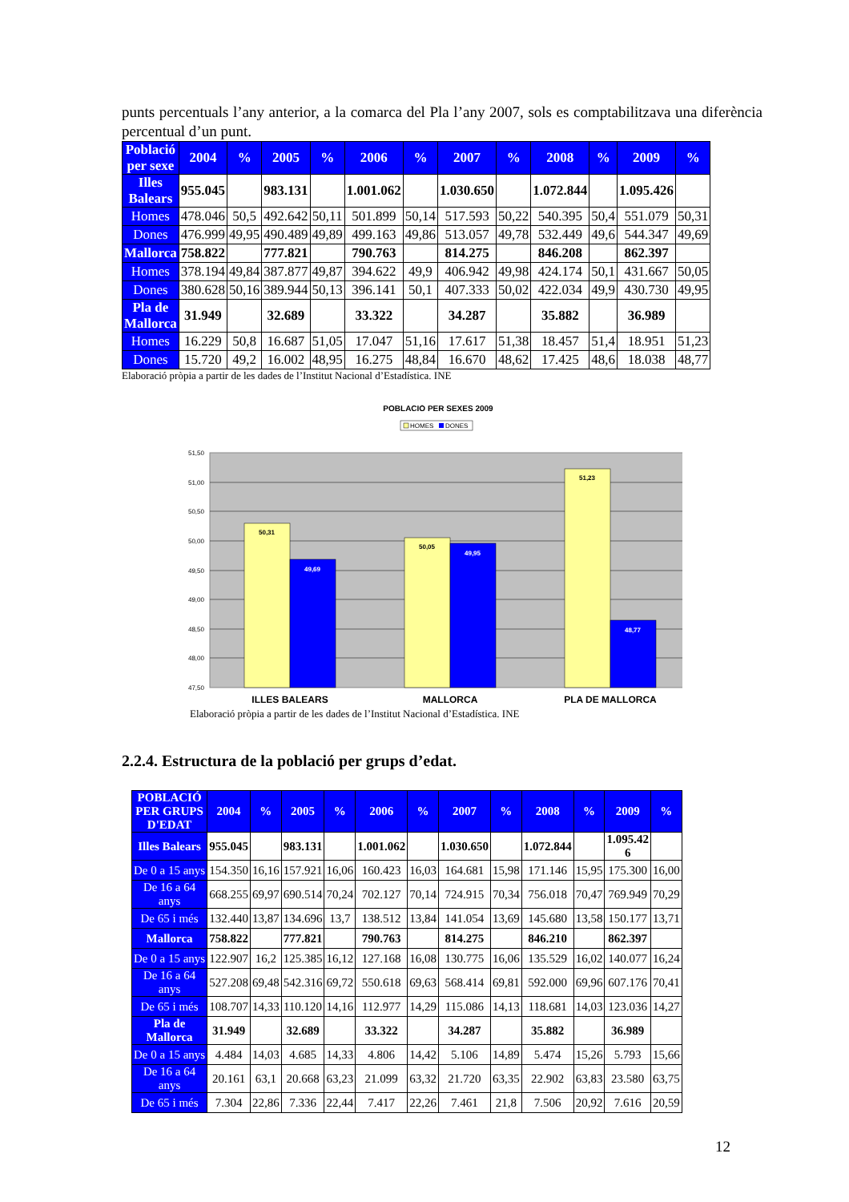punts percentuals l’any anterior, a la comarca del Pla l’any 2007, sols es comptabilitzava una diferència percentual d’un punt.
| Població per sexe | 2004 | % | 2005 | % | 2006 | % | 2007 | % | 2008 | % | 2009 | % |
| --- | --- | --- | --- | --- | --- | --- | --- | --- | --- | --- | --- | --- |
| Illes Balears | 955.045 | | 983.131 | | 1.001.062 | | 1.030.650 | | 1.072.844 | | 1.095.426 | |
| Homes | 478.046 | 50,5 | 492.642 | 50,11 | 501.899 | 50,14 | 517.593 | 50,22 | 540.395 | 50,4 | 551.079 | 50,31 |
| Dones | 476.999 | 49,95 | 490.489 | 49,89 | 499.163 | 49,86 | 513.057 | 49,78 | 532.449 | 49,6 | 544.347 | 49,69 |
| Mallorca | 758.822 | | 777.821 | | 790.763 | | 814.275 | | 846.208 | | 862.397 | |
| Homes | 378.194 | 49,84 | 387.877 | 49,87 | 394.622 | 49,9 | 406.942 | 49,98 | 424.174 | 50,1 | 431.667 | 50,05 |
| Dones | 380.628 | 50,16 | 389.944 | 50,13 | 396.141 | 50,1 | 407.333 | 50,02 | 422.034 | 49,9 | 430.730 | 49,95 |
| Pla de Mallorca | 31.949 | | 32.689 | | 33.322 | | 34.287 | | 35.882 | | 36.989 | |
| Homes | 16.229 | 50,8 | 16.687 | 51,05 | 17.047 | 51,16 | 17.617 | 51,38 | 18.457 | 51,4 | 18.951 | 51,23 |
| Dones | 15.720 | 49,2 | 16.002 | 48,95 | 16.275 | 48,84 | 16.670 | 48,62 | 17.425 | 48,6 | 18.038 | 48,77 |
Elaboració pròpia a partir de les dades de l’Institut Nacional d’Estadística. INE
POBLACIÓ PER SEXES 2009
HOMES
DONES
51,50
51,00
50,50
50,00
49,50
49,00
48,50
48,00
47,50
50,31
49,69
50,05
49,95
51,23
48,77
ILLES BALEARS
MALLORCA
PLA DE MALLORCA
Elaboració pròpia a partir de les dades de l’Institut Nacional d’Estadística. INE
2.2.4. Estructura de la població per grups d’edat.
| POBLACIÓ PER GRUPS D'EDAT | 2004 | % | 2005 | % | 2006 | % | 2007 | % | 2008 | % | 2009 | % |
| --- | --- | --- | --- | --- | --- | --- | --- | --- | --- | --- | --- | --- |
| Illes Balears | 955.045 | | 983.131 | | 1.001.062 | | 1.030.650 | | 1.072.844 | | 1.095.42 6 | |
| De 0 a 15 anys | 154.350 | 16,16 | 157.921 | 16,06 | 160.423 | 16,03 | 164.681 | 15,98 | 171.146 | 15,95 | 175.300 | 16,00 |
| De 16 a 64 anys | 668.255 | 69,97 | 690.514 | 70,24 | 702.127 | 70,14 | 724.915 | 70,34 | 756.018 | 70,47 | 769.949 | 70,29 |
| De 65 i més | 132.440 | 13,87 | 134.696 | 13,7 | 138.512 | 13,84 | 141.054 | 13,69 | 145.680 | 13,58 | 150.177 | 13,71 |
| Mallorca | 758.822 | | 777.821 | | 790.763 | | 814.275 | | 846.210 | | 862.397 | |
| De 0 a 15 anys | 122.907 | 16,2 | 125.385 | 16,12 | 127.168 | 16,08 | 130.775 | 16,06 | 135.529 | 16,02 | 140.077 | 16,24 |
| De 16 a 64 anys | 527.208 | 69,48 | 542.316 | 69,72 | 550.618 | 69,63 | 568.414 | 69,81 | 592.000 | 69,96 | 607.176 | 70,41 |
| De 65 i més | 108.707 | 14,33 | 110.120 | 14,16 | 112.977 | 14,29 | 115.086 | 14,13 | 118.681 | 14,03 | 123.036 | 14,27 |
| Pla de Mallorca | 31.949 | | 32.689 | | 33.322 | | 34.287 | | 35.882 | | 36.989 | |
| De 0 a 15 anys | 4.484 | 14,03 | 4.685 | 14,33 | 4.806 | 14,42 | 5.106 | 14,89 | 5.474 | 15,26 | 5.793 | 15,66 |
| De 16 a 64 anys | 20.161 | 63,1 | 20.668 | 63,23 | 21.099 | 63,32 | 21.720 | 63,35 | 22.902 | 63,83 | 23.580 | 63,75 |
| De 65 i més | 7.304 | 22,86 | 7.336 | 22,44 | 7.417 | 22,26 | 7.461 | 21,8 | 7.506 | 20,92 | 7.616 | 20,59 |
12